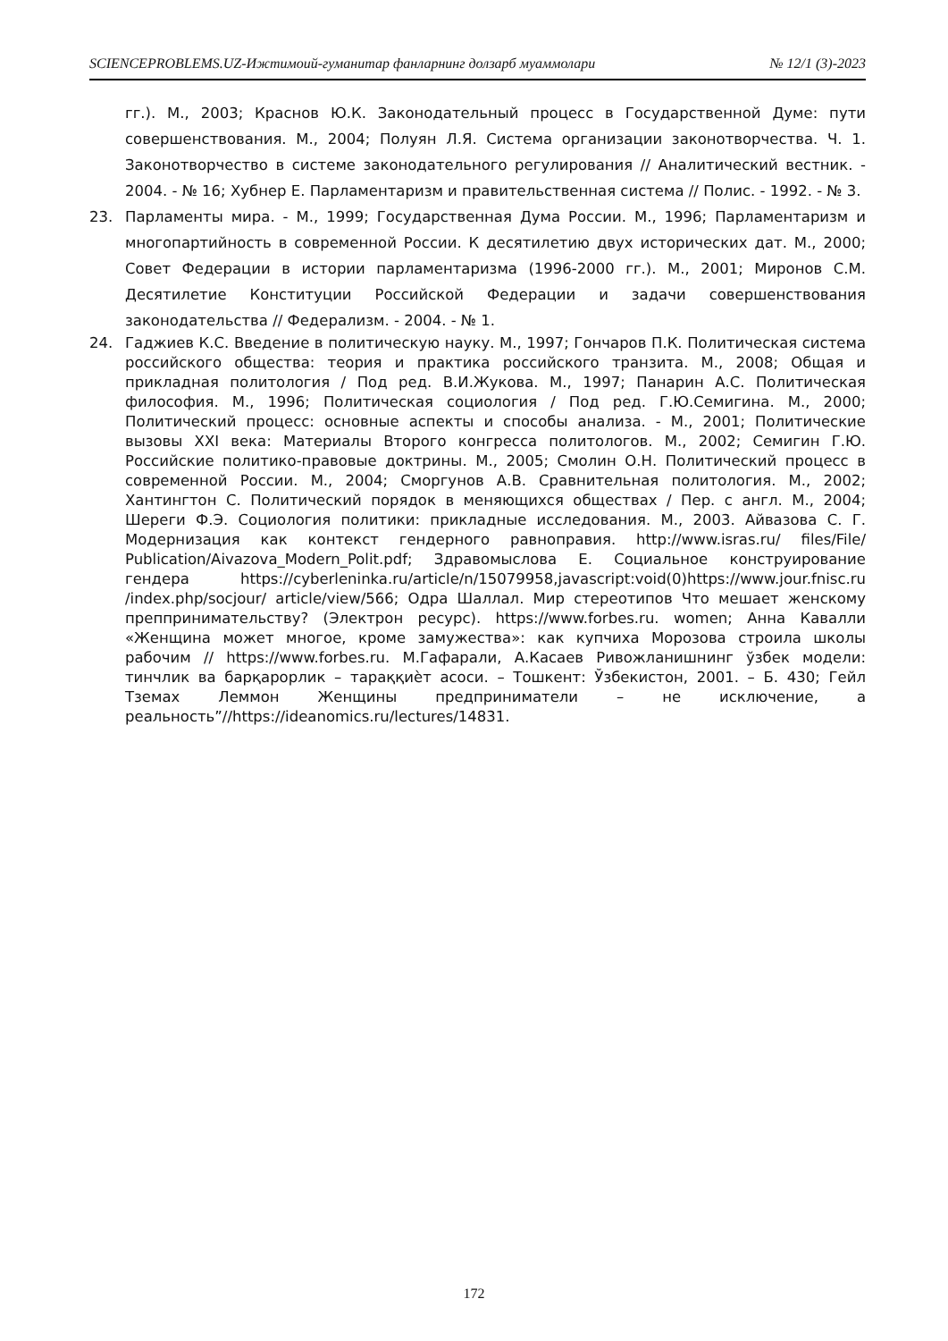SCIENCEPROBLEMS.UZ-Ижтимоий-гуманитар фанларнинг долзарб муаммолари № 12/1 (3)-2023
гг.). М., 2003; Краснов Ю.К. Законодательный процесс в Государственной Думе: пути совершенствования. М., 2004; Полуян Л.Я. Система организации законотворчества. Ч. 1. Законотворчество в системе законодательного регулирования // Аналитический вестник. - 2004. - № 16; Хубнер Е. Парламентаризм и правительственная система // Полис. - 1992. - № 3.
23. Парламенты мира. - М., 1999; Государственная Дума России. М., 1996; Парламентаризм и многопартийность в современной России. К десятилетию двух исторических дат. М., 2000; Совет Федерации в истории парламентаризма (1996-2000 гг.). М., 2001; Миронов С.М. Десятилетие Конституции Российской Федерации и задачи совершенствования законодательства // Федерализм. - 2004. - № 1.
24. Гаджиев К.С. Введение в политическую науку. М., 1997; Гончаров П.К. Политическая система российского общества: теория и практика российского транзита. М., 2008; Общая и прикладная политология / Под ред. В.И.Жукова. М., 1997; Панарин А.С. Политическая философия. М., 1996; Политическая социология / Под ред. Г.Ю.Семигина. М., 2000; Политический процесс: основные аспекты и способы анализа. - М., 2001; Политические вызовы XXI века: Материалы Второго конгресса политологов. М., 2002; Семигин Г.Ю. Российские политико-правовые доктрины. М., 2005; Смолин О.Н. Политический процесс в современной России. М., 2004; Сморгунов А.В. Сравнительная политология. М., 2002; Хантингтон С. Политический порядок в меняющихся обществах / Пер. с англ. М., 2004; Шереги Ф.Э. Социология политики: прикладные исследования. М., 2003. Айвазова С. Г. Модернизация как контекст гендерного равноправия. http://www.isras.ru/ files/File/ Publication/Aivazova_Modern_Polit.pdf; Здравомыслова Е. Социальное конструирование гендера https://cyberleninka.ru/article/n/15079958,javascript:void(0)https://www.jour.fnisc.ru /index.php/socjour/ article/view/566; Одра Шаллал. Мир стереотипов Что мешает женскому преппринимательству? (Электрон ресурс). https://www.forbes.ru. women; Анна Кавалли «Женщина может многое, кроме замужества»: как купчиха Морозова строила школы рабочим // https://www.forbes.ru. М.Гафарали, А.Касаев Ривожланишнинг ўзбек модели: тинчлик ва барқарорлик – тараққиѐт асоси. – Тошкент: Ўзбекистон, 2001. – Б. 430; Гейл Тземах Леммон Женщины предприниматели – не исключение, а реальность”//https://ideanomics.ru/lectures/14831.
172